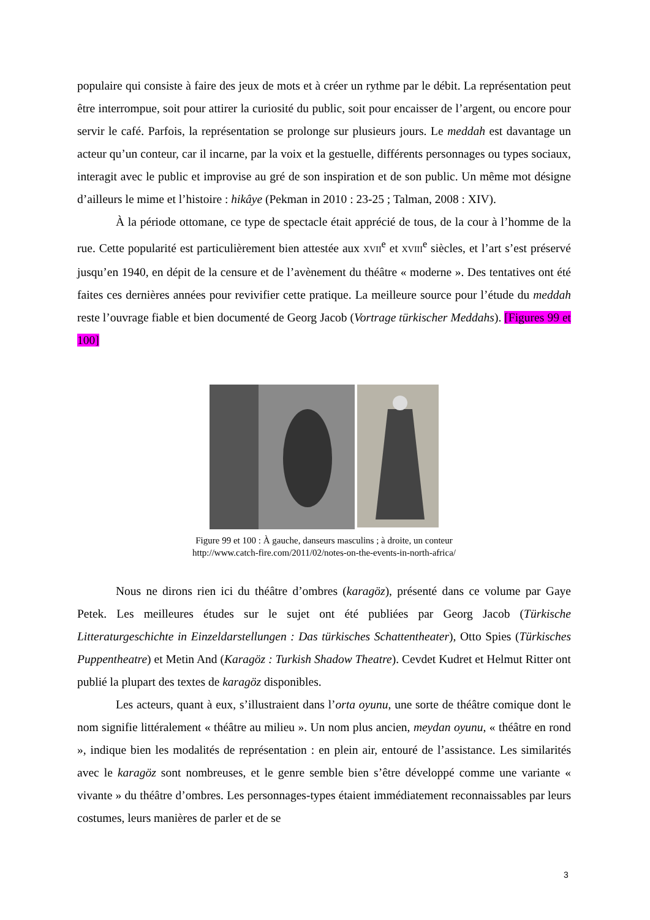populaire qui consiste à faire des jeux de mots et à créer un rythme par le débit. La représentation peut être interrompue, soit pour attirer la curiosité du public, soit pour encaisser de l’argent, ou encore pour servir le café. Parfois, la représentation se prolonge sur plusieurs jours. Le meddah est davantage un acteur qu’un conteur, car il incarne, par la voix et la gestuelle, différents personnages ou types sociaux, interagit avec le public et improvise au gré de son inspiration et de son public. Un même mot désigne d’ailleurs le mime et l’histoire : hikâye (Pekman in 2010 : 23-25 ; Talman, 2008 : XIV).
À la période ottomane, ce type de spectacle était apprécié de tous, de la cour à l’homme de la rue. Cette popularité est particulièrement bien attestée aux XVII<sup>e</sup> et XVIII<sup>e</sup> siècles, et l’art s’est préservé jusqu’en 1940, en dépit de la censure et de l’avènement du théâtre « moderne ». Des tentatives ont été faites ces dernières années pour revivifier cette pratique. La meilleure source pour l’étude du meddah reste l’ouvrage fiable et bien documenté de Georg Jacob (Vortrage türkischer Meddahs). [Figures 99 et 100]
Figure 99 et 100 : À gauche, danseurs masculins ; à droite, un conteur
http://www.catch-fire.com/2011/02/notes-on-the-events-in-north-africa/
Nous ne dirons rien ici du théâtre d’ombres (karagöz), présenté dans ce volume par Gaye Petek. Les meilleures études sur le sujet ont été publiées par Georg Jacob (Türkische Litteraturgeschichte in Einzeldarstellungen : Das türkisches Schattentheater), Otto Spies (Türkisches Puppentheatre) et Metin And (Karagöz : Turkish Shadow Theatre). Cevdet Kudret et Helmut Ritter ont publié la plupart des textes de karagöz disponibles.
Les acteurs, quant à eux, s’illustraient dans l’orta oyunu, une sorte de théâtre comique dont le nom signifie littéralement « théâtre au milieu ». Un nom plus ancien, meydan oyunu, « théâtre en rond », indique bien les modalités de représentation : en plein air, entouré de l’assistance. Les similarités avec le karagöz sont nombreuses, et le genre semble bien s’être développé comme une variante « vivante » du théâtre d’ombres. Les personnages-types étaient immédiatement reconnaissables par leurs costumes, leurs manières de parler et de se
3